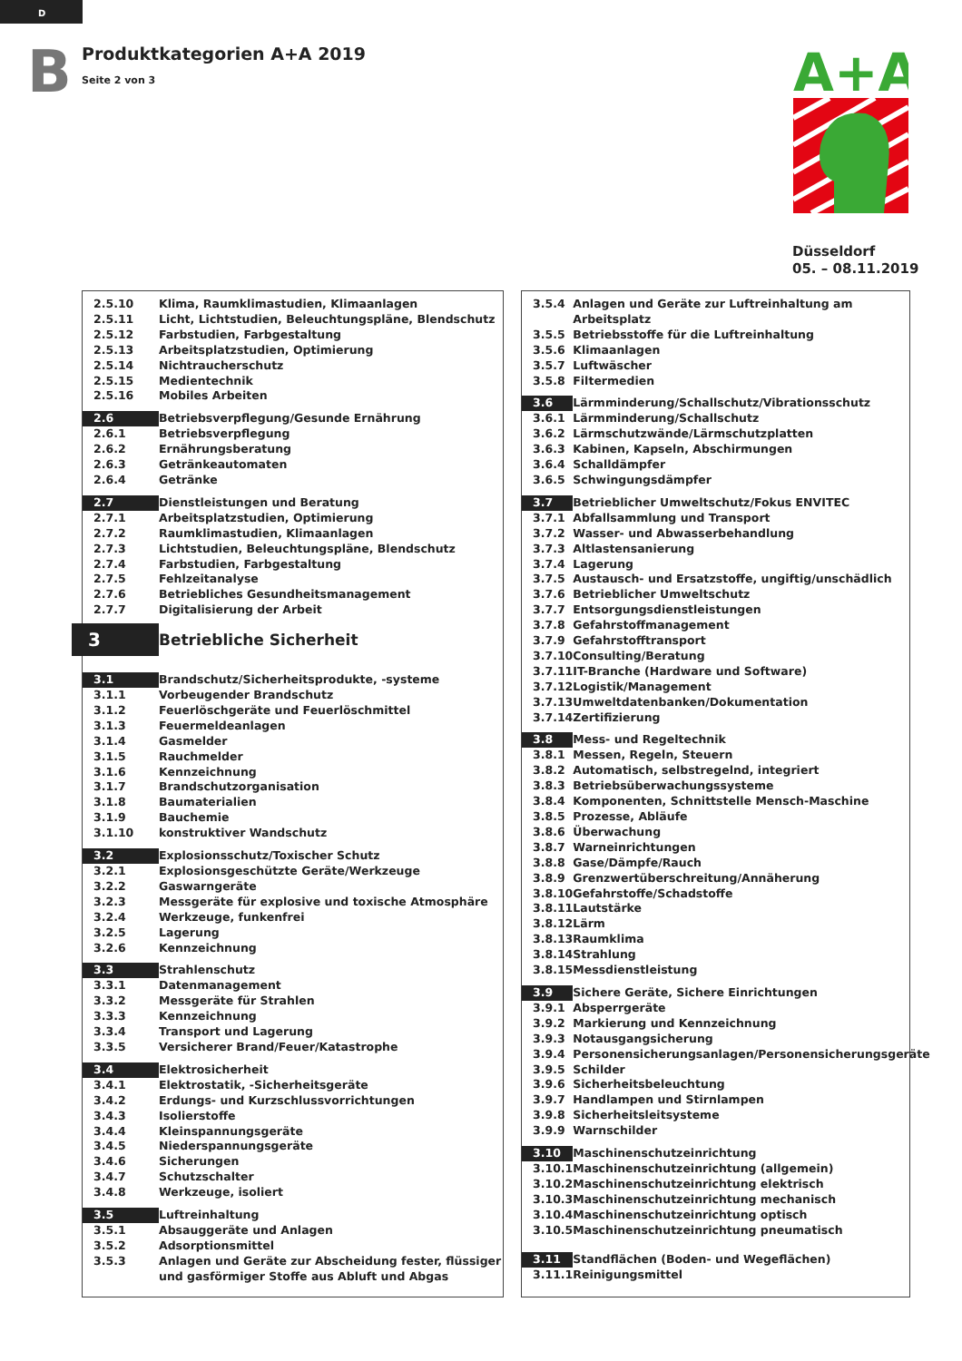D
B
Produktkategorien A+A 2019
Seite 2 von 3
A+A
Düsseldorf
05. – 08.11.2019
| 2.5.10 | Klima, Raumklimastudien, Klimaanlagen |
| 2.5.11 | Licht, Lichtstudien, Beleuchtungspläne, Blendschutz |
| 2.5.12 | Farbstudien, Farbgestaltung |
| 2.5.13 | Arbeitsplatzstudien, Optimierung |
| 2.5.14 | Nichtraucherschutz |
| 2.5.15 | Medientechnik |
| 2.5.16 | Mobiles Arbeiten |
| 2.6 | Betriebsverpflegung/Gesunde Ernährung |
| 2.6.1 | Betriebsverpflegung |
| 2.6.2 | Ernährungsberatung |
| 2.6.3 | Getränkeautomaten |
| 2.6.4 | Getränke |
| 2.7 | Dienstleistungen und Beratung |
| 2.7.1 | Arbeitsplatzstudien, Optimierung |
| 2.7.2 | Raumklimastudien, Klimaanlagen |
| 2.7.3 | Lichtstudien, Beleuchtungspläne, Blendschutz |
| 2.7.4 | Farbstudien, Farbgestaltung |
| 2.7.5 | Fehlzeitanalyse |
| 2.7.6 | Betriebliches Gesundheitsmanagement |
| 2.7.7 | Digitalisierung der Arbeit |
| 3 | Betriebliche Sicherheit |
| 3.1 | Brandschutz/Sicherheitsprodukte, -systeme |
| 3.1.1 | Vorbeugender Brandschutz |
| 3.1.2 | Feuerlöschgeräte und Feuerlöschmittel |
| 3.1.3 | Feuermeldeanlagen |
| 3.1.4 | Gasmelder |
| 3.1.5 | Rauchmelder |
| 3.1.6 | Kennzeichnung |
| 3.1.7 | Brandschutzorganisation |
| 3.1.8 | Baumaterialien |
| 3.1.9 | Bauchemie |
| 3.1.10 | konstruktiver Wandschutz |
| 3.2 | Explosionsschutz/Toxischer Schutz |
| 3.2.1 | Explosionsgeschützte Geräte/Werkzeuge |
| 3.2.2 | Gaswarngeräte |
| 3.2.3 | Messgeräte für explosive und toxische Atmosphäre |
| 3.2.4 | Werkzeuge, funkenfrei |
| 3.2.5 | Lagerung |
| 3.2.6 | Kennzeichnung |
| 3.3 | Strahlenschutz |
| 3.3.1 | Datenmanagement |
| 3.3.2 | Messgeräte für Strahlen |
| 3.3.3 | Kennzeichnung |
| 3.3.4 | Transport und Lagerung |
| 3.3.5 | Versicherer Brand/Feuer/Katastrophe |
| 3.4 | Elektrosicherheit |
| 3.4.1 | Elektrostatik, -Sicherheitsgeräte |
| 3.4.2 | Erdungs- und Kurzschlussvorrichtungen |
| 3.4.3 | Isolierstoffe |
| 3.4.4 | Kleinspannungsgeräte |
| 3.4.5 | Niederspannungsgeräte |
| 3.4.6 | Sicherungen |
| 3.4.7 | Schutzschalter |
| 3.4.8 | Werkzeuge, isoliert |
| 3.5 | Luftreinhaltung |
| 3.5.1 | Absauggeräte und Anlagen |
| 3.5.2 | Adsorptionsmittel |
| 3.5.3 | Anlagen und Geräte zur Abscheidung fester, flüssiger und gasförmiger Stoffe aus Abluft und Abgas |
| 3.5.4 | Anlagen und Geräte zur Luftreinhaltung am Arbeitsplatz |
| 3.5.5 | Betriebsstoffe für die Luftreinhaltung |
| 3.5.6 | Klimaanlagen |
| 3.5.7 | Luftwäscher |
| 3.5.8 | Filtermedien |
| 3.6 | Lärmminderung/Schallschutz/Vibrationsschutz |
| 3.6.1 | Lärmminderung/Schallschutz |
| 3.6.2 | Lärmschutzwände/Lärmschutzplatten |
| 3.6.3 | Kabinen, Kapseln, Abschirmungen |
| 3.6.4 | Schalldämpfer |
| 3.6.5 | Schwingungsdämpfer |
| 3.7 | Betrieblicher Umweltschutz/Fokus ENVITEC |
| 3.7.1 | Abfallsammlung und Transport |
| 3.7.2 | Wasser- und Abwasserbehandlung |
| 3.7.3 | Altlastensanierung |
| 3.7.4 | Lagerung |
| 3.7.5 | Austausch- und Ersatzstoffe, ungiftig/unschädlich |
| 3.7.6 | Betrieblicher Umweltschutz |
| 3.7.7 | Entsorgungsdienstleistungen |
| 3.7.8 | Gefahrstoffmanagement |
| 3.7.9 | Gefahrstofftransport |
| 3.7.10 | Consulting/Beratung |
| 3.7.11 | IT-Branche (Hardware und Software) |
| 3.7.12 | Logistik/Management |
| 3.7.13 | Umweltdatenbanken/Dokumentation |
| 3.7.14 | Zertifizierung |
| 3.8 | Mess- und Regeltechnik |
| 3.8.1 | Messen, Regeln, Steuern |
| 3.8.2 | Automatisch, selbstregelnd, integriert |
| 3.8.3 | Betriebsüberwachungssysteme |
| 3.8.4 | Komponenten, Schnittstelle Mensch-Maschine |
| 3.8.5 | Prozesse, Abläufe |
| 3.8.6 | Überwachung |
| 3.8.7 | Warneinrichtungen |
| 3.8.8 | Gase/Dämpfe/Rauch |
| 3.8.9 | Grenzwertüberschreitung/Annäherung |
| 3.8.10 | Gefahrstoffe/Schadstoffe |
| 3.8.11 | Lautstärke |
| 3.8.12 | Lärm |
| 3.8.13 | Raumklima |
| 3.8.14 | Strahlung |
| 3.8.15 | Messdienstleistung |
| 3.9 | Sichere Geräte, Sichere Einrichtungen |
| 3.9.1 | Absperrgeräte |
| 3.9.2 | Markierung und Kennzeichnung |
| 3.9.3 | Notausgangsicherung |
| 3.9.4 | Personensicherungsanlagen/Personensicherungsgeräte |
| 3.9.5 | Schilder |
| 3.9.6 | Sicherheitsbeleuchtung |
| 3.9.7 | Handlampen und Stirnlampen |
| 3.9.8 | Sicherheitsleitsysteme |
| 3.9.9 | Warnschilder |
| 3.10 | Maschinenschutzeinrichtung |
| 3.10.1 | Maschinenschutzeinrichtung (allgemein) |
| 3.10.2 | Maschinenschutzeinrichtung elektrisch |
| 3.10.3 | Maschinenschutzeinrichtung mechanisch |
| 3.10.4 | Maschinenschutzeinrichtung optisch |
| 3.10.5 | Maschinenschutzeinrichtung pneumatisch |
| 3.11 | Standflächen (Boden- und Wegeflächen) |
| 3.11.1 | Reinigungsmittel |